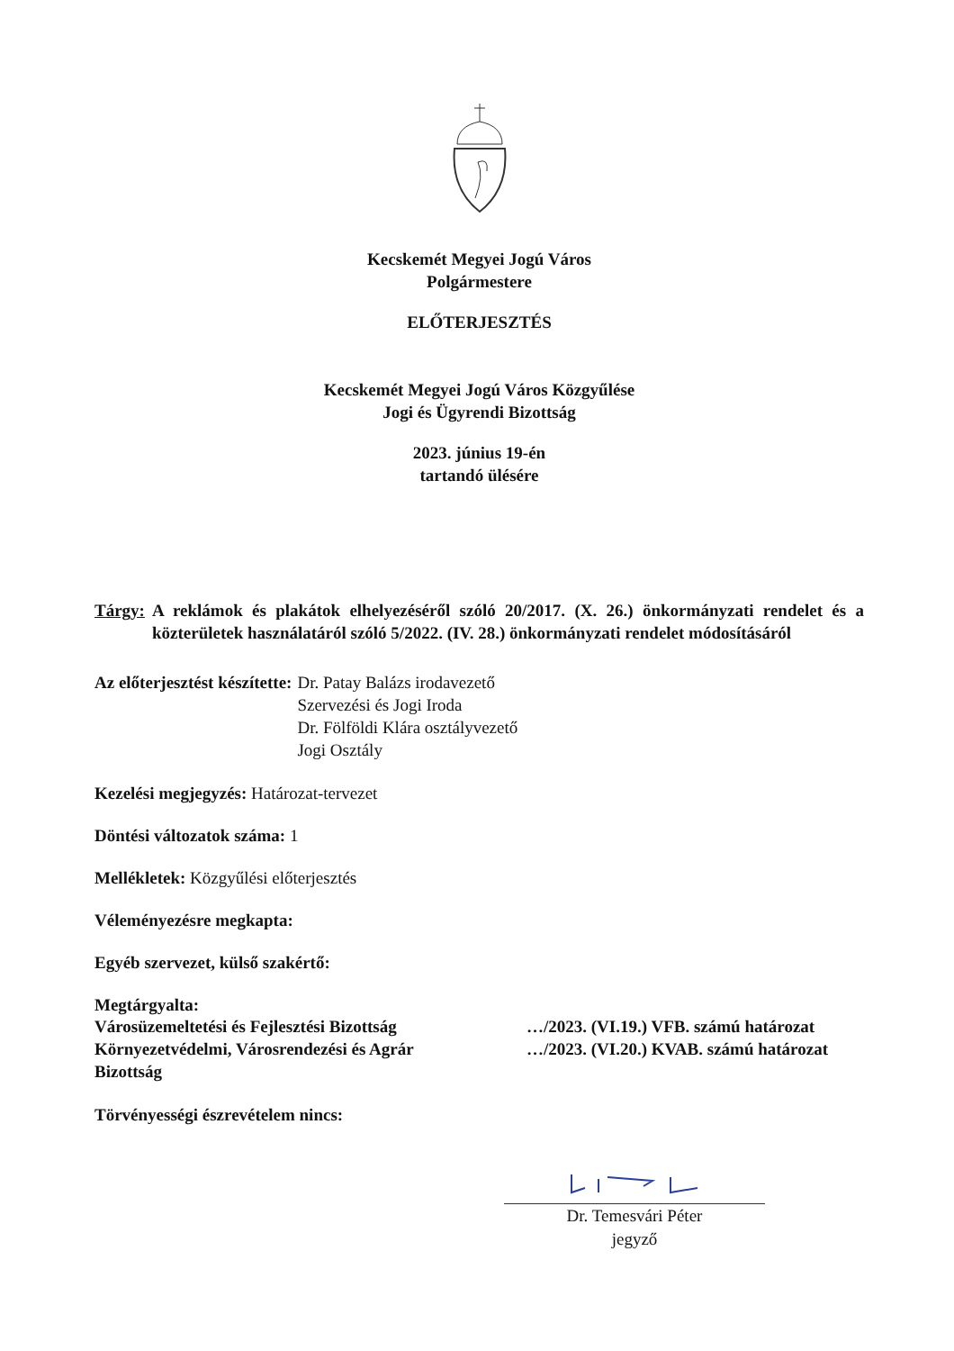Kecskemét Megyei Jogú Város
Polgármestere
ELŐTERJESZTÉS
Kecskemét Megyei Jogú Város Közgyűlése
Jogi és Ügyrendi Bizottság
2023. június 19-én
tartandó ülésére
Tárgy: A reklámok és plakátok elhelyezéséről szóló 20/2017. (X. 26.) önkormányzati rendelet és a közterületek használatáról szóló 5/2022. (IV. 28.) önkormányzati rendelet módosításáról
Az előterjesztést készítette: Dr. Patay Balázs irodavezető
Szervezési és Jogi Iroda
Dr. Fölföldi Klára osztályvezető
Jogi Osztály
Kezelési megjegyzés: Határozat-tervezet
Döntési változatok száma: 1
Mellékletek: Közgyűlési előterjesztés
Véleményezésre megkapta:
Egyéb szervezet, külső szakértő:
Megtárgyalta:
Városüzemeltetési és Fejlesztési Bizottság …/2023. (VI.19.) VFB. számú határozat
Környezetvédelmi, Városrendezési és Agrár
Bizottság …/2023. (VI.20.) KVAB. számú határozat
Törvényességi észrevételem nincs:
Dr. Temesvári Péter
jegyző